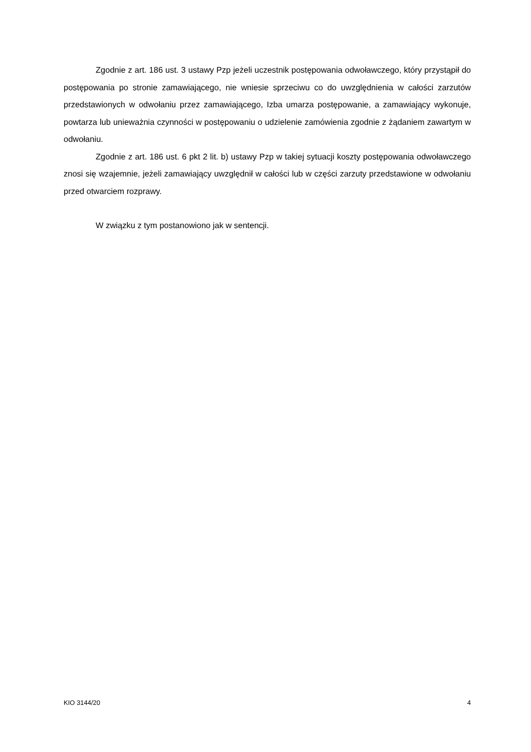Zgodnie z art. 186 ust. 3 ustawy Pzp jeżeli uczestnik postępowania odwoławczego, który przystąpił do postępowania po stronie zamawiającego, nie wniesie sprzeciwu co do uwzględnienia w całości zarzutów przedstawionych w odwołaniu przez zamawiającego, Izba umarza postępowanie, a zamawiający wykonuje, powtarza lub unieważnia czynności w postępowaniu o udzielenie zamówienia zgodnie z żądaniem zawartym w odwołaniu.
Zgodnie z art. 186 ust. 6 pkt 2 lit. b) ustawy Pzp w takiej sytuacji koszty postępowania odwoławczego znosi się wzajemnie, jeżeli zamawiający uwzględnił w całości lub w części zarzuty przedstawione w odwołaniu przed otwarciem rozprawy.
W związku z tym postanowiono jak w sentencji.
KIO 3144/20 4